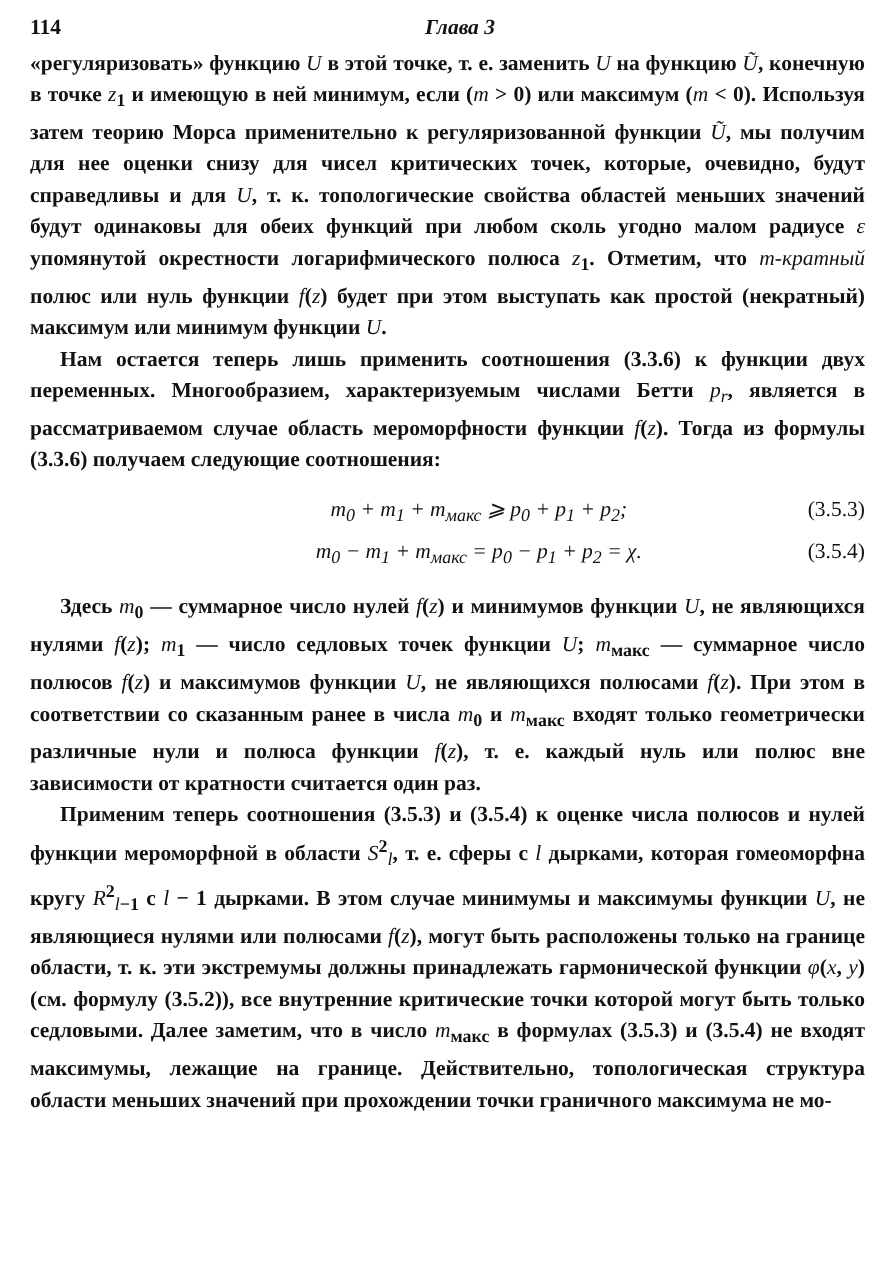114 Глава 3
«регуляризовать» функцию U в этой точке, т. е. заменить U на функцию Ũ, конечную в точке z<sub>1</sub> и имеющую в ней минимум, если (m > 0) или максимум (m < 0). Используя затем теорию Морса применительно к регуляризованной функции Ũ, мы получим для нее оценки снизу для чисел критических точек, которые, очевидно, будут справедливы и для U, т. к. топологические свойства областей меньших значений будут одинаковы для обеих функций при любом сколь угодно малом радиусе ε упомянутой окрестности логарифмического полюса z<sub>1</sub>. Отметим, что m-кратный полюс или нуль функции f(z) будет при этом выступать как простой (некратный) максимум или минимум функции U.
Нам остается теперь лишь применить соотношения (3.3.6) к функции двух переменных. Многообразием, характеризуемым числами Бетти p<sub>r</sub>, является в рассматриваемом случае область мероморфности функции f(z). Тогда из формулы (3.3.6) получаем следующие соотношения:
m<sub>0</sub> + m<sub>1</sub> + m<sub>макс</sub> ⩾ p<sub>0</sub> + p<sub>1</sub> + p<sub>2</sub>; (3.5.3)
m<sub>0</sub> − m<sub>1</sub> + m<sub>макс</sub> = p<sub>0</sub> − p<sub>1</sub> + p<sub>2</sub> = χ. (3.5.4)
Здесь m<sub>0</sub> — суммарное число нулей f(z) и минимумов функции U, не являющихся нулями f(z); m<sub>1</sub> — число седловых точек функции U; m<sub>макс</sub> — суммарное число полюсов f(z) и максимумов функции U, не являющихся полюсами f(z). При этом в соответствии со сказанным ранее в числа m<sub>0</sub> и m<sub>макс</sub> входят только геометрически различные нули и полюса функции f(z), т. е. каждый нуль или полюс вне зависимости от кратности считается один раз.
Применим теперь соотношения (3.5.3) и (3.5.4) к оценке числа полюсов и нулей функции мероморфной в области S<sup>2</sup><sub>l</sub>, т. е. сферы с l дырками, которая гомеоморфна кругу R<sup>2</sup><sub>l−1</sub> с l − 1 дырками. В этом случае минимумы и максимумы функции U, не являющиеся нулями или полюсами f(z), могут быть расположены только на границе области, т. к. эти экстремумы должны принадлежать гармонической функции φ(x, y) (см. формулу (3.5.2)), все внутренние критические точки которой могут быть только седловыми. Далее заметим, что в число m<sub>макс</sub> в формулах (3.5.3) и (3.5.4) не входят максимумы, лежащие на границе. Действительно, топологическая структура области меньших значений при прохождении точки граничного максимума не мо-